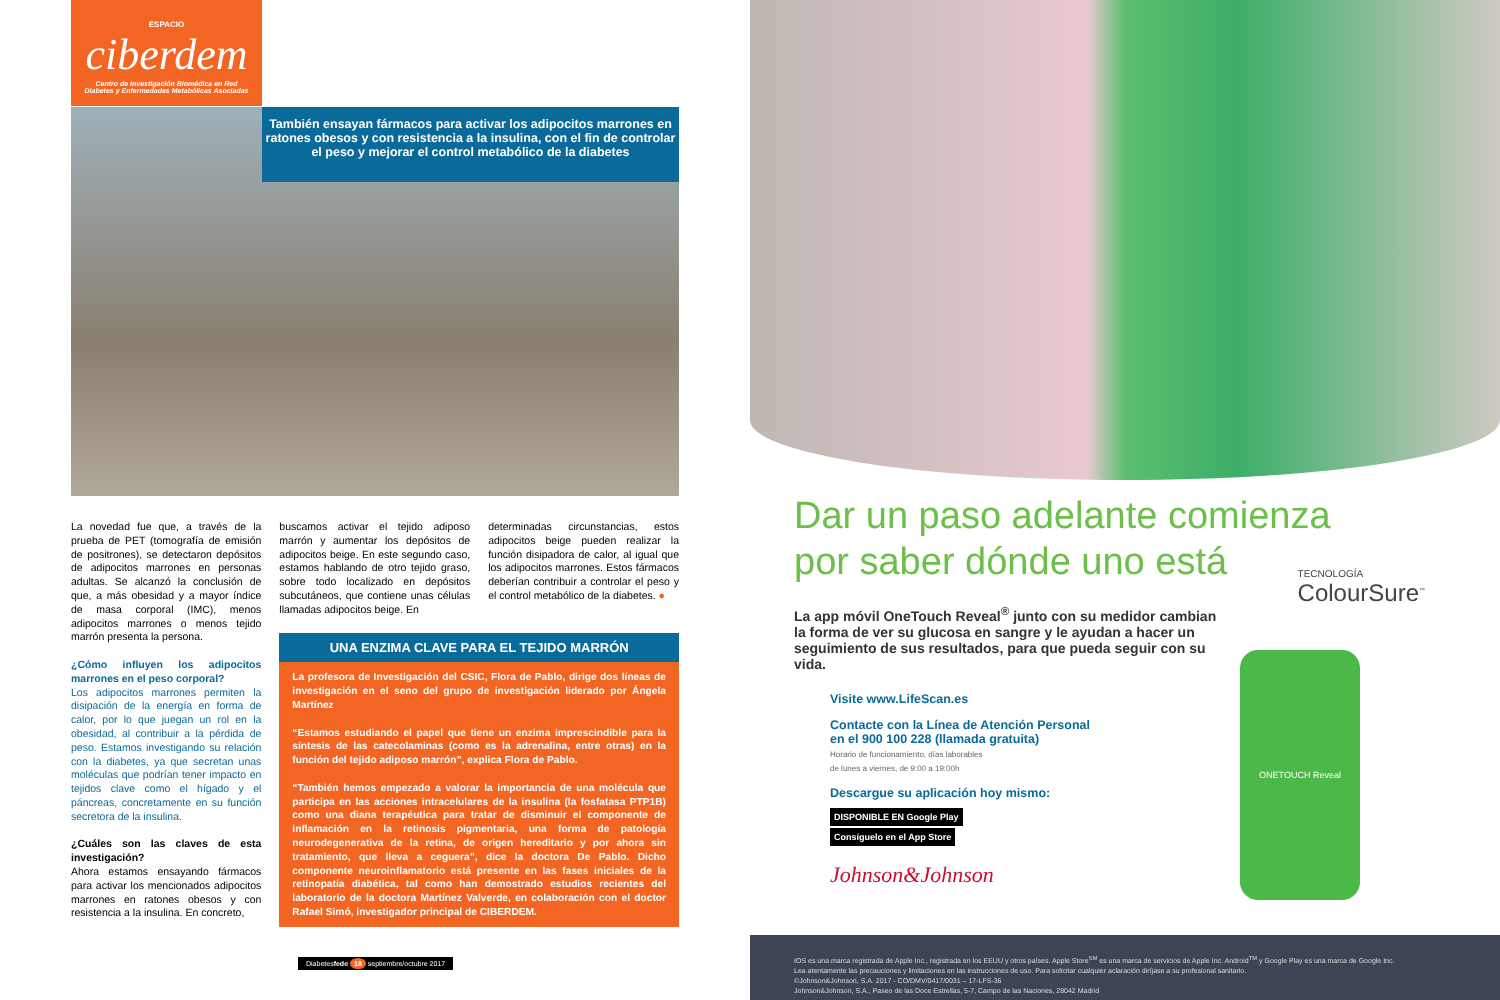ESPACIO
ciberdem
Centro de Investigación Biomédica en Red
Diabetes y Enfermedades Metabólicas Asociadas
También ensayan fármacos para activar los adipocitos marrones en ratones obesos y con resistencia a la insulina, con el fin de controlar el peso y mejorar el control metabólico de la diabetes
La novedad fue que, a través de la prueba de PET (tomografía de emisión de positrones), se detectaron depósitos de adipocitos marrones en personas adultas. Se alcanzó la conclusión de que, a más obesidad y a mayor índice de masa corporal (IMC), menos adipocitos marrones o menos tejido marrón presenta la persona.
¿Cómo influyen los adipocitos marrones en el peso corporal?
Los adipocitos marrones permiten la disipación de la energía en forma de calor, por lo que juegan un rol en la obesidad, al contribuir a la pérdida de peso. Estamos investigando su relación con la diabetes, ya que secretan unas moléculas que podrían tener impacto en tejidos clave como el hígado y el páncreas, concretamente en su función secretora de la insulina.
¿Cuáles son las claves de esta investigación?
Ahora estamos ensayando fármacos para activar los mencionados adipocitos marrones en ratones obesos y con resistencia a la insulina. En concreto,
buscamos activar el tejido adiposo marrón y aumentar los depósitos de adipocitos beige. En este segundo caso, estamos hablando de otro tejido graso, sobre todo localizado en depósitos subcutáneos, que contiene unas células llamadas adipocitos beige. En
determinadas circunstancias, estos adipocitos beige pueden realizar la función disipadora de calor, al igual que los adipocitos marrones. Estos fármacos deberían contribuir a controlar el peso y el control metabólico de la diabetes. ●
UNA ENZIMA CLAVE PARA EL TEJIDO MARRÓN
La profesora de Investigación del CSIC, Flora de Pablo, dirige dos líneas de investigación en el seno del grupo de investigación liderado por Ángela Martínez
“Estamos estudiando el papel que tiene un enzima imprescindible para la síntesis de las catecolaminas (como es la adrenalina, entre otras) en la función del tejido adiposo marrón”, explica Flora de Pablo.
“También hemos empezado a valorar la importancia de una molécula que participa en las acciones intracelulares de la insulina (la fosfatasa PTP1B) como una diana terapéutica para tratar de disminuir el componente de inflamación en la retinosis pigmentaria, una forma de patología neurodegenerativa de la retina, de origen hereditario y por ahora sin tratamiento, que lleva a ceguera”, dice la doctora De Pablo. Dicho componente neuroinflamatorio está presente en las fases iniciales de la retinopatía diabética, tal como han demostrado estudios recientes del laboratorio de la doctora Martínez Valverde, en colaboración con el doctor Rafael Simó, investigador principal de CIBERDEM.
Diabetesfede 18 septiembre/octubre 2017
Dar un paso adelante comienza
por saber dónde uno está
La app móvil OneTouch Reveal<sup>®</sup> junto con su medidor cambian la forma de ver su glucosa en sangre y le ayudan a hacer un seguimiento de sus resultados, para que pueda seguir con su vida.
TECNOLOGÍA
ColourSure<sup>™</sup>
Visite www.LifeScan.es
Contacte con la Línea de Atención Personal
en el 900 100 228 (llamada gratuita)
Horario de funcionamiento, días laborables
de lunes a viernes, de 9:00 a 19:00h
Descargue su aplicación hoy mismo:
DISPONIBLE EN Google Play
Consíguelo en el App Store
Johnson&Johnson
ONETOUCH Reveal
IOS es una marca registrada de Apple Inc., registrada en los EEUU y otros países. Apple Store<sup>SM</sup> es una marca de servicios de Apple Inc. Android<sup>TM</sup> y Google Play es una marca de Google Inc.
Lea atentamente las precauciones y limitaciones en las instrucciones de uso. Para solicitar cualquier aclaración diríjase a su profesional sanitario.
©Johnson&Johnson, S.A. 2017 - CO/DMV/0417/0031 – 17-LFS-36
Johnson&Johnson, S.A., Paseo de las Doce Estrellas, 5-7, Campo de las Naciones, 28042 Madrid